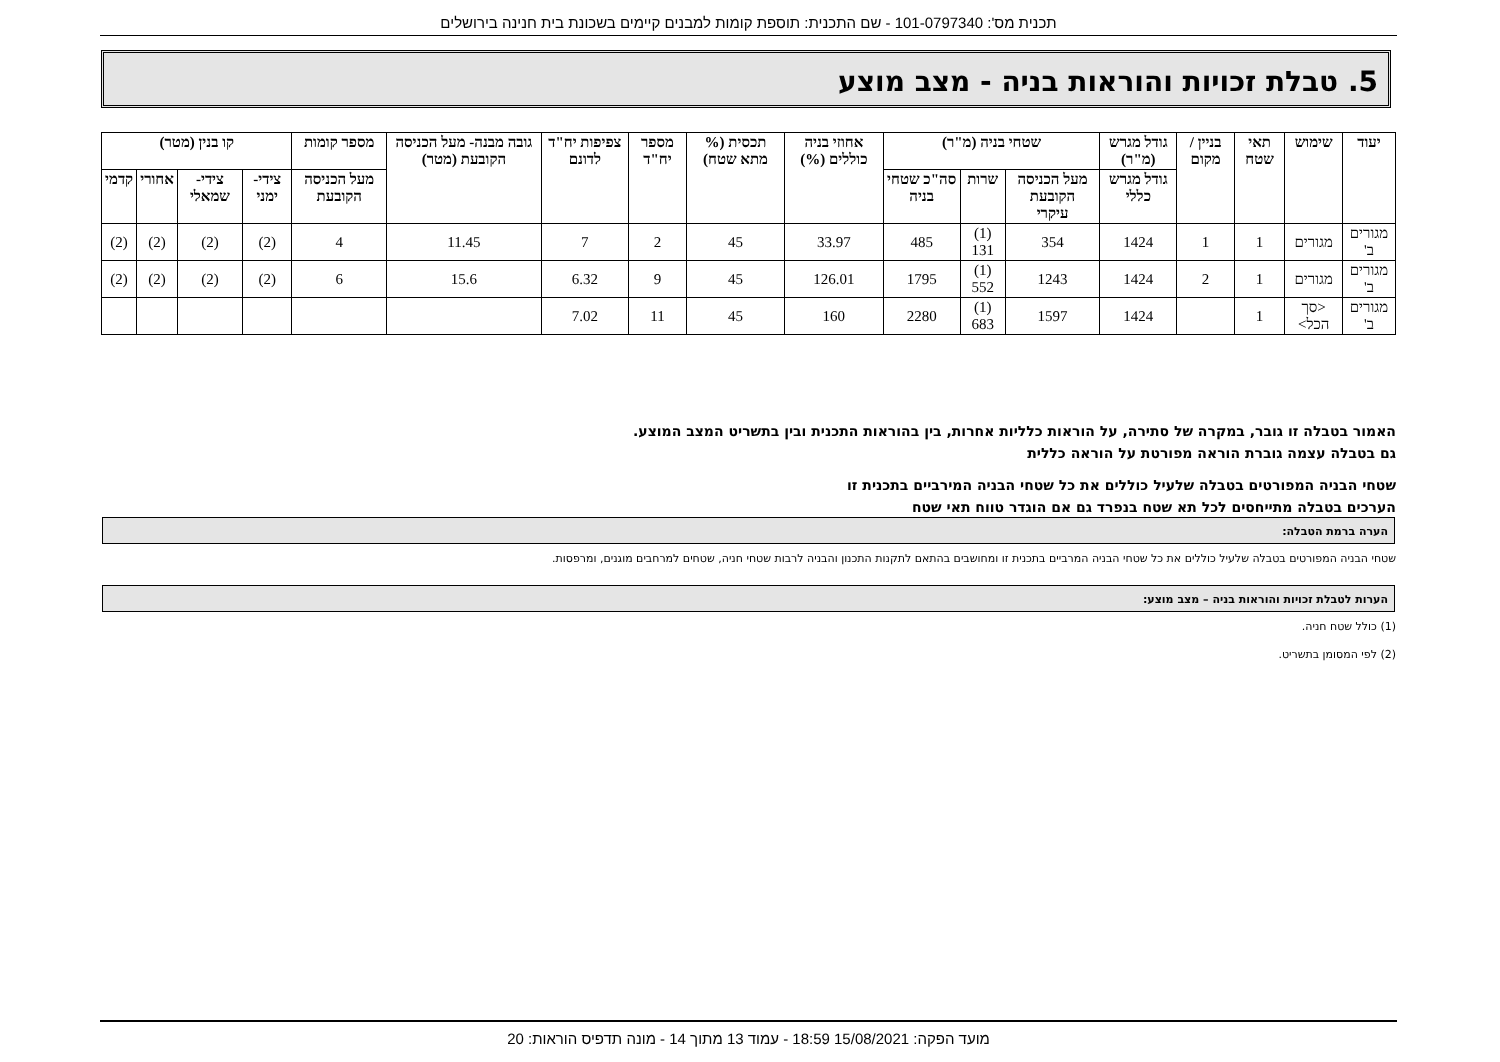תכנית מס': 101-0797340 - שם התכנית: תוספת קומות למבנים קיימים בשכונת בית חנינה בירושלים
5. טבלת זכויות והוראות בניה - מצב מוצע
| יעוד | שימוש | תאי שטח | בניין / מקום | גודל מגרש (מ"ר) | שטחי בניה (מ"ר) | | | אחוזי בניה כוללים (%) | תכסית (% מתא שטח) | מספר יח"ד | צפיפות יח"ד לדונם | גובה מבנה- מעל הכניסה הקובעת (מטר) | מספר קומות | קו בנין (מטר) | | | |
| --- | --- | --- | --- | --- | --- | --- | --- | --- | --- | --- | --- | --- | --- | --- | --- | --- | --- |
| | | | | גודל מגרש כללי | מעל הכניסה הקובעת עיקרי | שרות | סה"כ שטחי בניה | | | | | | מעל הכניסה הקובעת | צידי- ימני | צידי- שמאלי | אחורי | קדמי |
| מגורים ב' | מגורים | 1 | 1 | 1424 | 354 | (1) 131 | 485 | 33.97 | 45 | 2 | 7 | 11.45 | 4 | (2) | (2) | (2) | (2) |
| מגורים ב' | מגורים | 1 | 2 | 1424 | 1243 | (1) 552 | 1795 | 126.01 | 45 | 9 | 6.32 | 15.6 | 6 | (2) | (2) | (2) | (2) |
| מגורים ב' | <סך הכל> | 1 | | 1424 | 1597 | (1) 683 | 2280 | 160 | 45 | 11 | 7.02 | | | | | | |
האמור בטבלה זו גובר, במקרה של סתירה, על הוראות כלליות אחרות, בין בהוראות התכנית ובין בתשריט המצב המוצע.
גם בטבלה עצמה גוברת הוראה מפורטת על הוראה כללית
שטחי הבניה המפורטים בטבלה שלעיל כוללים את כל שטחי הבניה המירביים בתכנית זו
הערכים בטבלה מתייחסים לכל תא שטח בנפרד גם אם הוגדר טווח תאי שטח
הערה ברמת הטבלה:
שטחי הבניה המפורטים בטבלה שלעיל כוללים את כל שטחי הבניה המרביים בתכנית זו ומחושבים בהתאם לתקנות התכנון והבניה לרבות שטחי חניה, שטחים למרחבים מוגנים, ומרפסות.
הערות לטבלת זכויות והוראות בניה – מצב מוצע:
(1) כולל שטח חניה.
(2) לפי המסומן בתשריט.
מועד הפקה: 15/08/2021 18:59 - עמוד 13 מתוך 14 - מונה תדפיס הוראות: 20